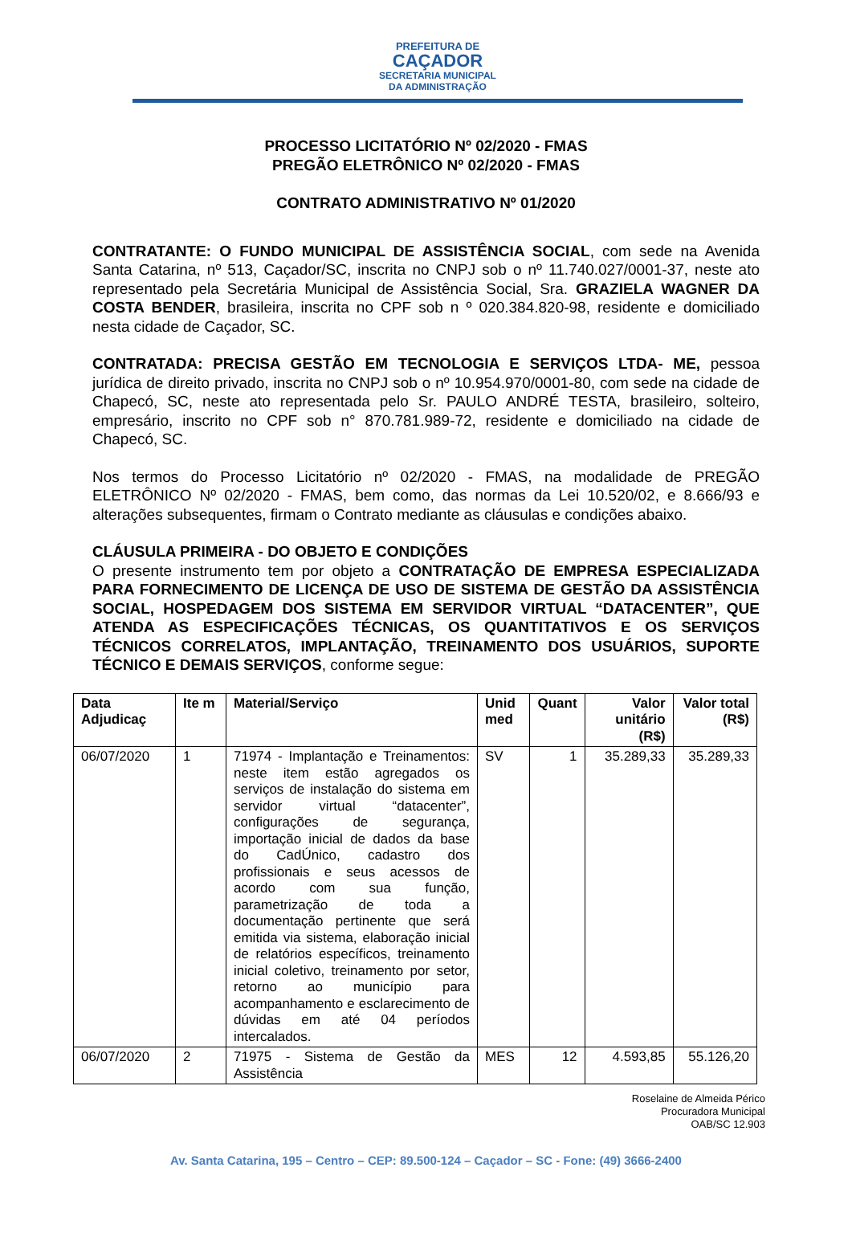PREFEITURA DE
CAÇADOR
SECRETARIA MUNICIPAL
DA ADMINISTRAÇÃO
PROCESSO LICITATÓRIO Nº 02/2020 - FMAS
PREGÃO ELETRÔNICO Nº 02/2020 - FMAS
CONTRATO ADMINISTRATIVO Nº 01/2020
CONTRATANTE: O FUNDO MUNICIPAL DE ASSISTÊNCIA SOCIAL, com sede na Avenida Santa Catarina, nº 513, Caçador/SC, inscrita no CNPJ sob o nº 11.740.027/0001-37, neste ato representado pela Secretária Municipal de Assistência Social, Sra. GRAZIELA WAGNER DA COSTA BENDER, brasileira, inscrita no CPF sob n º 020.384.820-98, residente e domiciliado nesta cidade de Caçador, SC.
CONTRATADA: PRECISA GESTÃO EM TECNOLOGIA E SERVIÇOS LTDA- ME, pessoa jurídica de direito privado, inscrita no CNPJ sob o nº 10.954.970/0001-80, com sede na cidade de Chapecó, SC, neste ato representada pelo Sr. PAULO ANDRÉ TESTA, brasileiro, solteiro, empresário, inscrito no CPF sob n° 870.781.989-72, residente e domiciliado na cidade de Chapecó, SC.
Nos termos do Processo Licitatório nº 02/2020 - FMAS, na modalidade de PREGÃO ELETRÔNICO Nº 02/2020 - FMAS, bem como, das normas da Lei 10.520/02, e 8.666/93 e alterações subsequentes, firmam o Contrato mediante as cláusulas e condições abaixo.
CLÁUSULA PRIMEIRA - DO OBJETO E CONDIÇÕES
O presente instrumento tem por objeto a CONTRATAÇÃO DE EMPRESA ESPECIALIZADA PARA FORNECIMENTO DE LICENÇA DE USO DE SISTEMA DE GESTÃO DA ASSISTÊNCIA SOCIAL, HOSPEDAGEM DOS SISTEMA EM SERVIDOR VIRTUAL “DATACENTER”, QUE ATENDA AS ESPECIFICAÇÕES TÉCNICAS, OS QUANTITATIVOS E OS SERVIÇOS TÉCNICOS CORRELATOS, IMPLANTAÇÃO, TREINAMENTO DOS USUÁRIOS, SUPORTE TÉCNICO E DEMAIS SERVIÇOS, conforme segue:
| Data Adjudicaç | Ite m | Material/Serviço | Unid med | Quant | Valor unitário (R$) | Valor total (R$) |
| --- | --- | --- | --- | --- | --- | --- |
| 06/07/2020 | 1 | 71974 - Implantação e Treinamentos: neste item estão agregados os serviços de instalação do sistema em servidor virtual “datacenter”, configurações de segurança, importação inicial de dados da base do CadÚnico, cadastro dos profissionais e seus acessos de acordo com sua função, parametrização de toda a documentação pertinente que será emitida via sistema, elaboração inicial de relatórios específicos, treinamento inicial coletivo, treinamento por setor, retorno ao município para acompanhamento e esclarecimento de dúvidas em até 04 períodos intercalados. | SV | 1 | 35.289,33 | 35.289,33 |
| 06/07/2020 | 2 | 71975 - Sistema de Gestão da Assistência | MES | 12 | 4.593,85 | 55.126,20 |
Roselaine de Almeida Périco
Procuradora Municipal
OAB/SC 12.903
Av. Santa Catarina, 195 – Centro – CEP: 89.500-124 – Caçador – SC - Fone: (49) 3666-2400